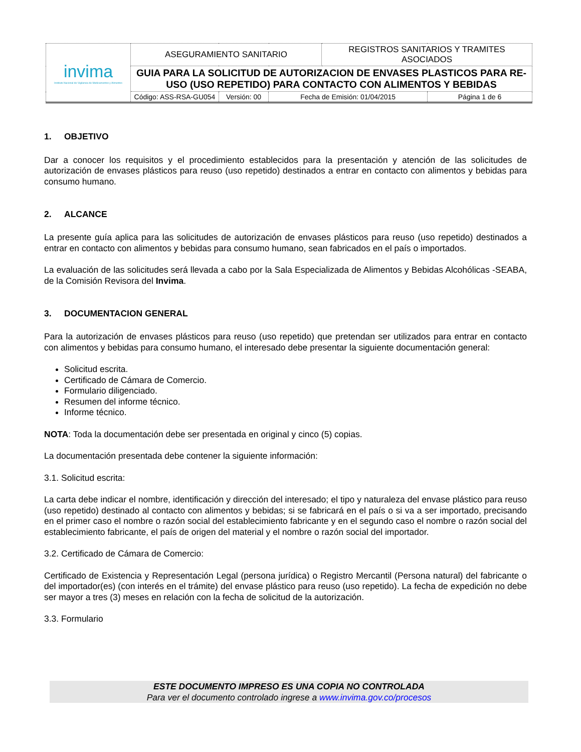| invima Instituto Nacional de Vigilancia de Medicamentos y Alimentos | ASEGURAMIENTO SANITARIO | | | REGISTROS SANITARIOS Y TRAMITES ASOCIADOS | |
| | GUIA PARA LA SOLICITUD DE AUTORIZACION DE ENVASES PLASTICOS PARA RE-USO (USO REPETIDO) PARA CONTACTO CON ALIMENTOS Y BEBIDAS | | | | |
| | Código: ASS-RSA-GU054 | Versión: 00 | Fecha de Emisión: 01/04/2015 | | Página 1 de 6 |
1. OBJETIVO
Dar a conocer los requisitos y el procedimiento establecidos para la presentación y atención de las solicitudes de autorización de envases plásticos para reuso (uso repetido) destinados a entrar en contacto con alimentos y bebidas para consumo humano.
2. ALCANCE
La presente guía aplica para las solicitudes de autorización de envases plásticos para reuso (uso repetido) destinados a entrar en contacto con alimentos y bebidas para consumo humano, sean fabricados en el país o importados.
La evaluación de las solicitudes será llevada a cabo por la Sala Especializada de Alimentos y Bebidas Alcohólicas -SEABA, de la Comisión Revisora del Invima.
3. DOCUMENTACION GENERAL
Para la autorización de envases plásticos para reuso (uso repetido) que pretendan ser utilizados para entrar en contacto con alimentos y bebidas para consumo humano, el interesado debe presentar la siguiente documentación general:
Solicitud escrita.
Certificado de Cámara de Comercio.
Formulario diligenciado.
Resumen del informe técnico.
Informe técnico.
NOTA: Toda la documentación debe ser presentada en original y cinco (5) copias.
La documentación presentada debe contener la siguiente información:
3.1. Solicitud escrita:
La carta debe indicar el nombre, identificación y dirección del interesado; el tipo y naturaleza del envase plástico para reuso (uso repetido) destinado al contacto con alimentos y bebidas; si se fabricará en el país o si va a ser importado, precisando en el primer caso el nombre o razón social del establecimiento fabricante y en el segundo caso el nombre o razón social del establecimiento fabricante, el país de origen del material y el nombre o razón social del importador.
3.2. Certificado de Cámara de Comercio:
Certificado de Existencia y Representación Legal (persona jurídica) o Registro Mercantil (Persona natural) del fabricante o del importador(es) (con interés en el trámite) del envase plástico para reuso (uso repetido). La fecha de expedición no debe ser mayor a tres (3) meses en relación con la fecha de solicitud de la autorización.
3.3. Formulario
ESTE DOCUMENTO IMPRESO ES UNA COPIA NO CONTROLADA
Para ver el documento controlado ingrese a www.invima.gov.co/procesos